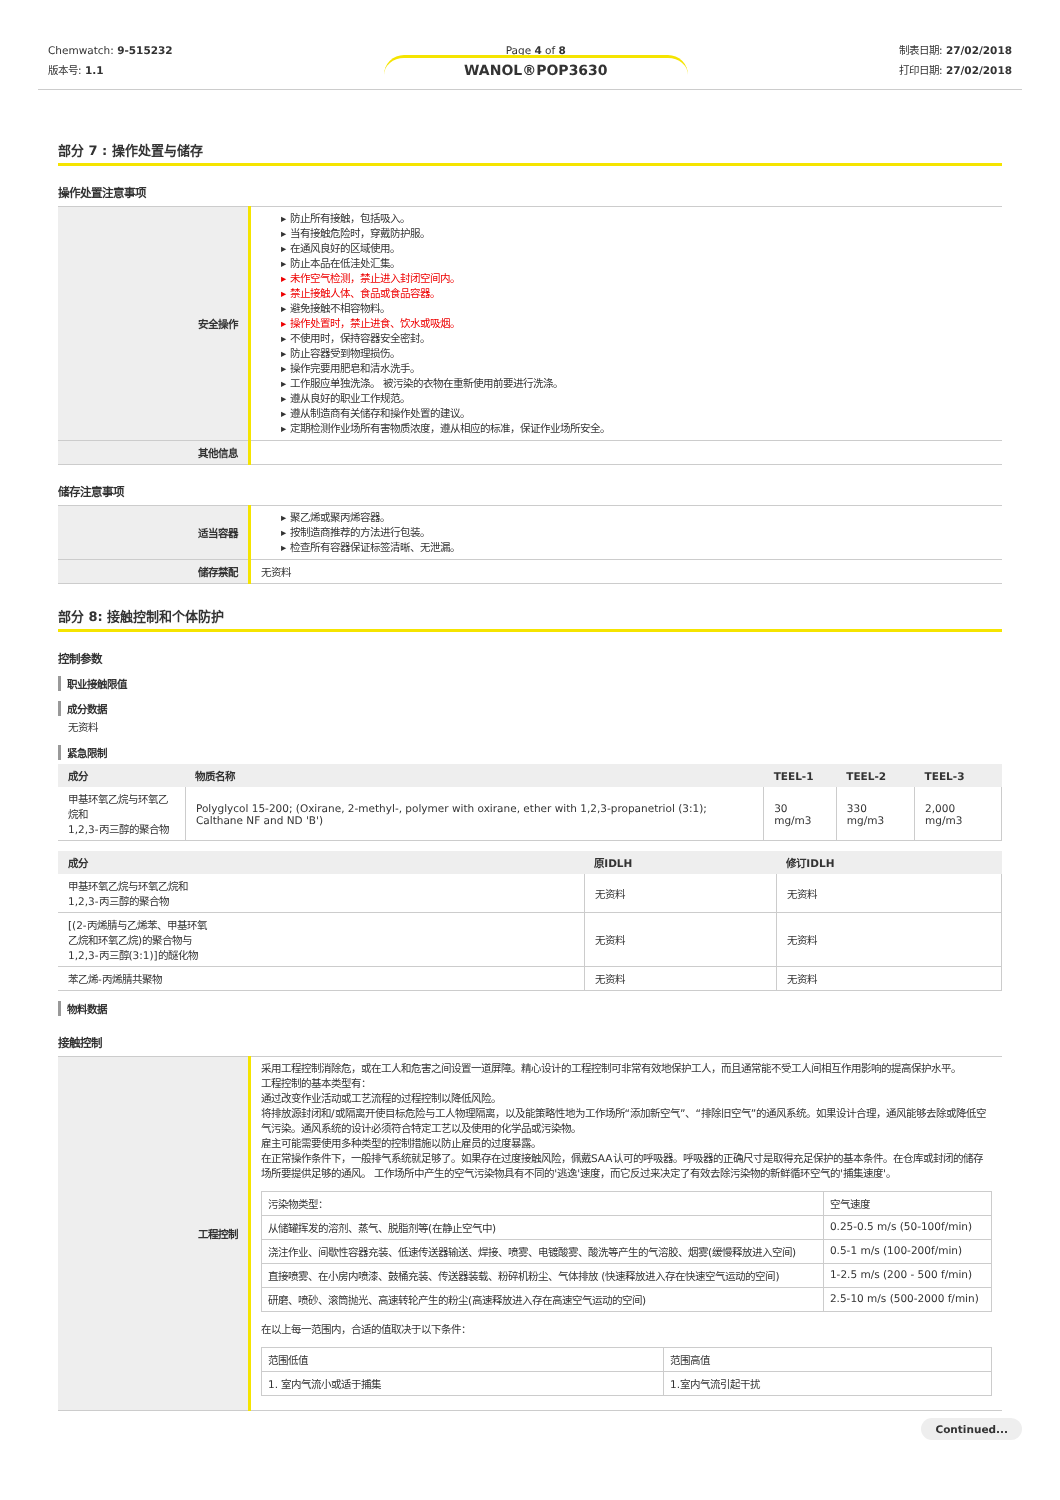Chemwatch: 9-515232
版本号: 1.1
Page 4 of 8
WANOL®POP3630
制表日期: 27/02/2018
打印日期: 27/02/2018
部分 7 : 操作处置与储存
操作处置注意事项
| 安全操作 | 防止所有接触，包括吸入。 当有接触危险时，穿戴防护服。 在通风良好的区域使用。 防止本品在低洼处汇集。 未作空气检测，禁止进入封闭空间内。 禁止接触人体、食品或食品容器。 避免接触不相容物料。 操作处置时，禁止进食、饮水或吸烟。 不使用时，保持容器安全密封。 防止容器受到物理损伤。 操作完要用肥皂和清水洗手。 工作服应单独洗涤。 被污染的衣物在重新使用前要进行洗涤。 遵从良好的职业工作规范。 遵从制造商有关储存和操作处置的建议。 定期检测作业场所有害物质浓度，遵从相应的标准，保证作业场所安全。 |
| 其他信息 | |
储存注意事项
| 适当容器 | 聚乙烯或聚丙烯容器。 按制造商推荐的方法进行包装。 检查所有容器保证标签清晰、无泄漏。 |
| 储存禁配 | 无资料 |
部分 8: 接触控制和个体防护
控制参数
职业接触限值
成分数据
无资料
紧急限制
| 成分 | 物质名称 | TEEL-1 | TEEL-2 | TEEL-3 |
| --- | --- | --- | --- | --- |
| 甲基环氧乙烷与环氧乙烷和 1,2,3-丙三醇的聚合物 | Polyglycol 15-200; (Oxirane, 2-methyl-, polymer with oxirane, ether with 1,2,3-propanetriol (3:1); Calthane NF and ND 'B') | 30 mg/m3 | 330 mg/m3 | 2,000 mg/m3 |
| 成分 | 原IDLH | 修订IDLH |
| --- | --- | --- |
| 甲基环氧乙烷与环氧乙烷和 1,2,3-丙三醇的聚合物 | 无资料 | 无资料 |
| [(2-丙烯腈与乙烯苯、甲基环氧 乙烷和环氧乙烷)的聚合物与 1,2,3-丙三醇(3:1)]的醚化物 | 无资料 | 无资料 |
| 苯乙烯-丙烯腈共聚物 | 无资料 | 无资料 |
物料数据
接触控制
| 工程控制 | 采用工程控制消除危，或在工人和危害之间设置一道屏障。精心设计的工程控制可非常有效地保护工人，而且通常能不受工人间相互作用影响的提高保护水平。 工程控制的基本类型有： 通过改变作业活动或工艺流程的过程控制以降低风险。 将排放源封闭和/或隔离开使目标危险与工人物理隔离，以及能策略性地为工作场所“添加新空气”、“排除旧空气”的通风系统。如果设计合理，通风能够去除或降低空气污染。通风系统的设计必须符合特定工艺以及使用的化学品或污染物。 雇主可能需要使用多种类型的控制措施以防止雇员的过度暴露。 在正常操作条件下，一般排气系统就足够了。如果存在过度接触风险，佩戴SAA认可的呼吸器。呼吸器的正确尺寸是取得充足保护的基本条件。在仓库或封闭的储存场所要提供足够的通风。 工作场所中产生的空气污染物具有不同的'逃逸'速度，而它反过来决定了有效去除污染物的新鲜循环空气的'捕集速度'。 / 污染物类型： / 空气速度 / / 从储罐挥发的溶剂、蒸气、脱脂剂等(在静止空气中) / 0.25-0.5 m/s (50-100f/min) / / 浇注作业、间歇性容器充装、低速传送器输送、焊接、喷雾、电镀酸雾、酸洗等产生的气溶胶、烟雾(缓慢释放进入空间) / 0.5-1 m/s (100-200f/min) / / 直接喷雾、在小房内喷漆、鼓桶充装、传送器装载、粉碎机粉尘、气体排放 (快速释放进入存在快速空气运动的空间) / 1-2.5 m/s (200 - 500 f/min) / / 研磨、喷砂、滚筒抛光、高速转轮产生的粉尘(高速释放进入存在高速空气运动的空间) / 2.5-10 m/s (500-2000 f/min) / 在以上每一范围内，合适的值取决于以下条件： / 范围低值 / 范围高值 / / 1. 室内气流小或适于捕集 / 1.室内气流引起干扰 / |
Continued...